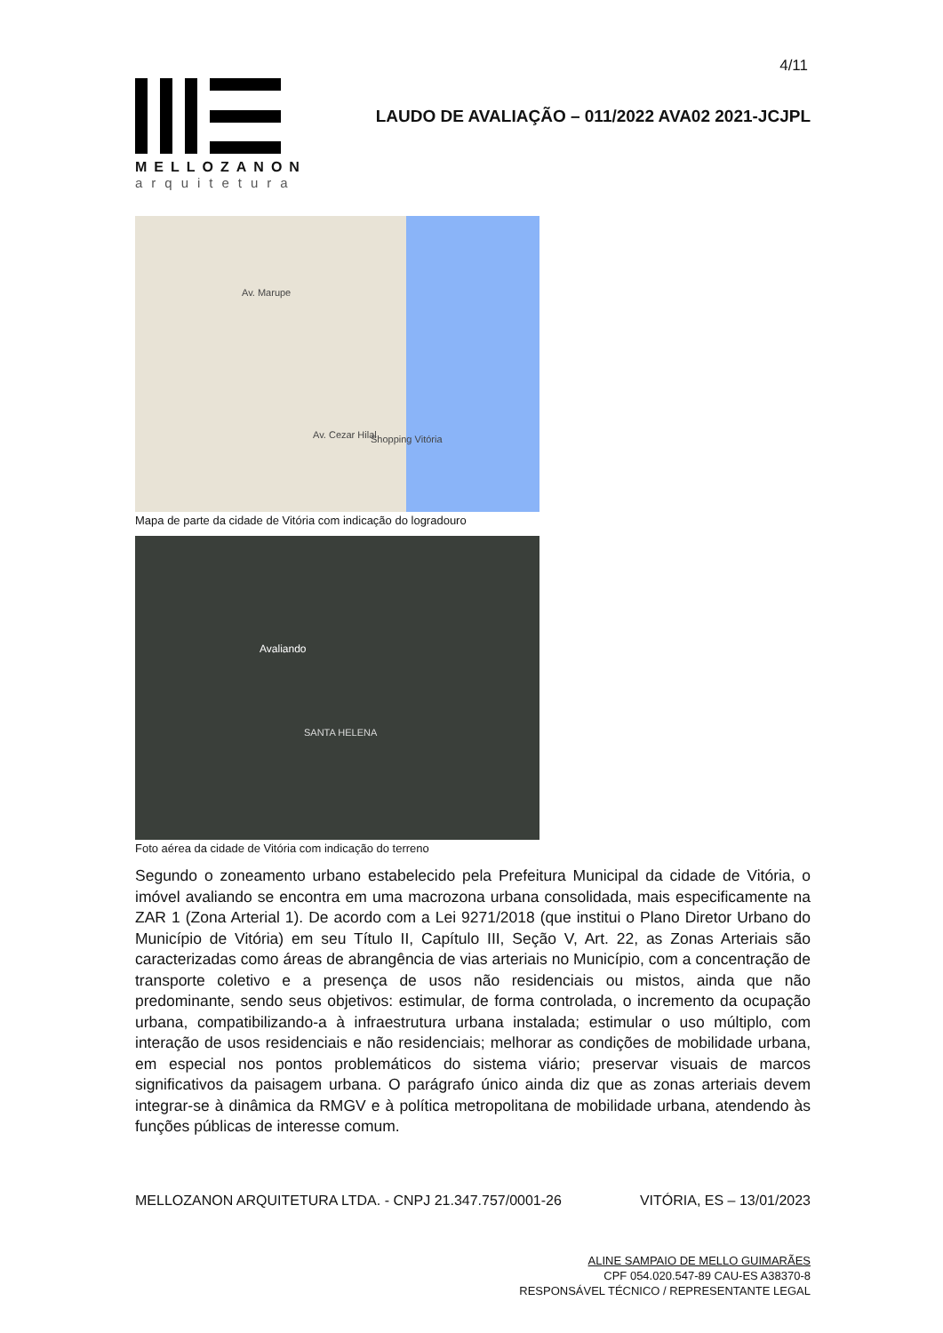4/11
MELLOZANON
arquitetura
LAUDO DE AVALIAÇÃO – 011/2022 AVA02 2021-JCJPL
Av. Marupe
Av. Cezar Hilal Shopping Vitória
Mapa de parte da cidade de Vitória com indicação do logradouro
Avaliando
SANTA HELENA
Foto aérea da cidade de Vitória com indicação do terreno
Segundo o zoneamento urbano estabelecido pela Prefeitura Municipal da cidade de Vitória, o imóvel avaliando se encontra em uma macrozona urbana consolidada, mais especificamente na ZAR 1 (Zona Arterial 1). De acordo com a Lei 9271/2018 (que institui o Plano Diretor Urbano do Município de Vitória) em seu Título II, Capítulo III, Seção V, Art. 22, as Zonas Arteriais são caracterizadas como áreas de abrangência de vias arteriais no Município, com a concentração de transporte coletivo e a presença de usos não residenciais ou mistos, ainda que não predominante, sendo seus objetivos: estimular, de forma controlada, o incremento da ocupação urbana, compatibilizando-a à infraestrutura urbana instalada; estimular o uso múltiplo, com interação de usos residenciais e não residenciais; melhorar as condições de mobilidade urbana, em especial nos pontos problemáticos do sistema viário; preservar visuais de marcos significativos da paisagem urbana. O parágrafo único ainda diz que as zonas arteriais devem integrar-se à dinâmica da RMGV e à política metropolitana de mobilidade urbana, atendendo às funções públicas de interesse comum.
MELLOZANON ARQUITETURA LTDA. - CNPJ 21.347.757/0001-26 VITÓRIA, ES – 13/01/2023
ALINE SAMPAIO DE MELLO GUIMARÃES
CPF 054.020.547-89 CAU-ES A38370-8
RESPONSÁVEL TÉCNICO / REPRESENTANTE LEGAL